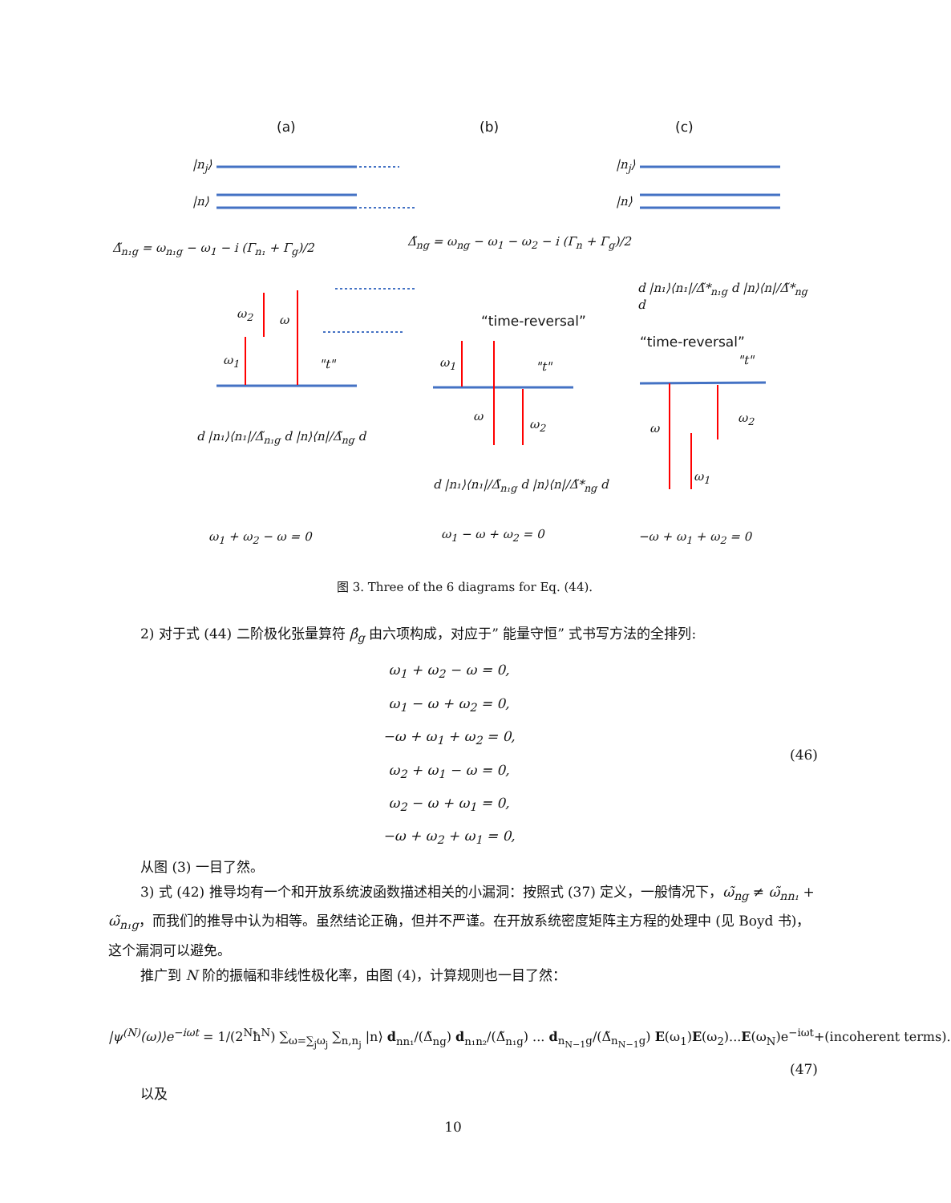(a) (b) (c)
|n<sub>j</sub>⟩
|n⟩
|n<sub>j</sub>⟩
|n⟩
Δ̃<sub>n₁g</sub> = ω<sub>n₁g</sub> − ω<sub>1</sub> − i (Γ<sub>n₁</sub> + Γ<sub>g</sub>)/2
Δ̃<sub>ng</sub> = ω<sub>ng</sub> − ω<sub>1</sub> − ω<sub>2</sub> − i (Γ<sub>n</sub> + Γ<sub>g</sub>)/2
d |n₁⟩⟨n₁|/Δ̃*<sub>n₁g</sub> d |n⟩⟨n|/Δ̃*<sub>ng</sub> d
ω<sub>2</sub> ω
ω<sub>1</sub> "t"
“time-reversal”
ω<sub>1</sub> "t"
ω
ω<sub>2</sub>
“time-reversal”
"t"
ω
ω<sub>2</sub>
ω<sub>1</sub>
d |n₁⟩⟨n₁|/Δ̃<sub>n₁g</sub> d |n⟩⟨n|/Δ̃<sub>ng</sub> d
d |n₁⟩⟨n₁|/Δ̃<sub>n₁g</sub> d |n⟩⟨n|/Δ̃*<sub>ng</sub> d
ω<sub>1</sub> + ω<sub>2</sub> − ω = 0 ω<sub>1</sub> − ω + ω<sub>2</sub> = 0 −ω + ω<sub>1</sub> + ω<sub>2</sub> = 0
图 3. Three of the 6 diagrams for Eq. (44).
2) 对于式 (44) 二阶极化张量算符 β̂<sub>g</sub> 由六项构成，对应于” 能量守恒” 式书写方法的全排列:
ω<sub>1</sub> + ω<sub>2</sub> − ω = 0,
ω<sub>1</sub> − ω + ω<sub>2</sub> = 0,
−ω + ω<sub>1</sub> + ω<sub>2</sub> = 0,
ω<sub>2</sub> + ω<sub>1</sub> − ω = 0,
ω<sub>2</sub> − ω + ω<sub>1</sub> = 0,
−ω + ω<sub>2</sub> + ω<sub>1</sub> = 0,
(46)
从图 (3) 一目了然。
3) 式 (42) 推导均有一个和开放系统波函数描述相关的小漏洞：按照式 (37) 定义，一般情况下，ω̃<sub>ng</sub> ≠ ω̃<sub>nn₁</sub> + ω̃<sub>n₁g</sub>，而我们的推导中认为相等。虽然结论正确，但并不严谨。在开放系统密度矩阵主方程的处理中 (见 Boyd 书)，这个漏洞可以避免。
推广到 N 阶的振幅和非线性极化率，由图 (4)，计算规则也一目了然：
|ψ<sup>(N)</sup>(ω)⟩e<sup>−iωt</sup> = 1/(2<sup>N</sup>ħ<sup>N</sup>) ∑<sub>ω=∑<sub>j</sub>ω<sub>j</sub></sub> ∑<sub>n,n<sub>j</sub></sub> |n⟩ d<sub>nn₁</sub>/(Δ̃<sub>ng</sub>) d<sub>n₁n₂</sub>/(Δ̃<sub>n₁g</sub>) ... d<sub>n<sub>N−1</sub>g</sub>/(Δ̃<sub>n<sub>N−1</sub>g</sub>) E(ω<sub>1</sub>)E(ω<sub>2</sub>)...E(ω<sub>N</sub>)e<sup>−iωt</sup>+(incoherent terms).
(47)
以及
10